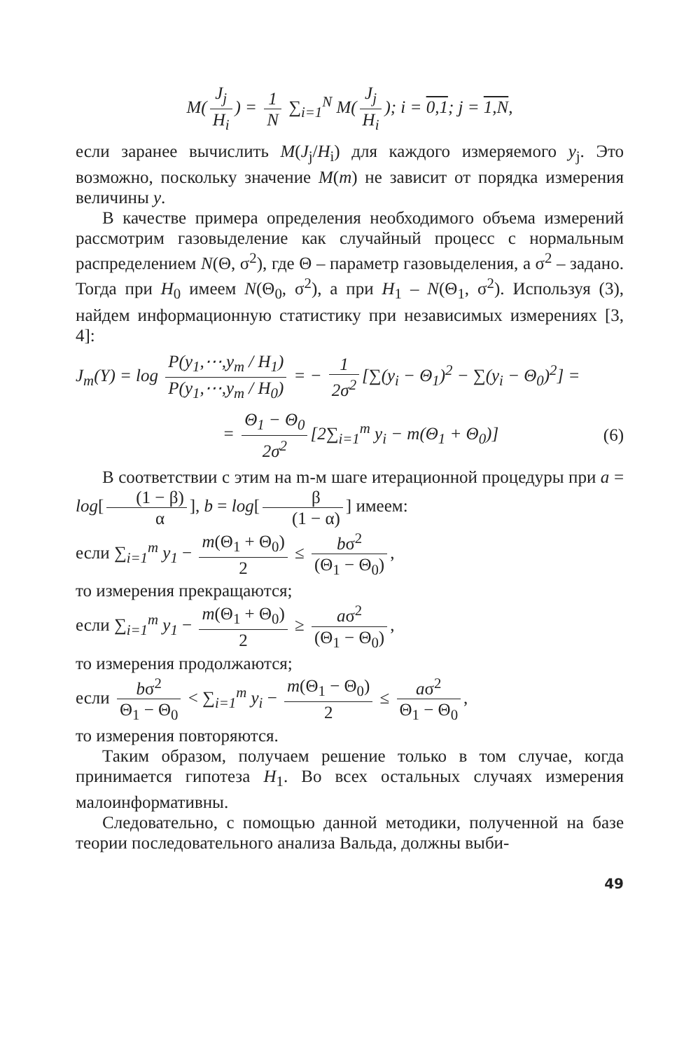M(J<sub>j</sub> H<sub>i</sub>) = 1 N ∑<sub>i=1</sub><sup>N</sup> M(J<sub>j</sub> H<sub>i</sub>); i = 0,1; j = 1,N,
если заранее вычислить M(J<sub>j</sub>/H<sub>i</sub>) для каждого измеряемого y<sub>j</sub>. Это возможно, поскольку значение M(m) не зависит от порядка измерения величины y.
В качестве примера определения необходимого объема измерений рассмотрим газовыделение как случайный процесс с нормальным распределением N(Θ, σ<sup>2</sup>), где Θ – параметр газовыделения, а σ<sup>2</sup> – задано. Тогда при H<sub>0</sub> имеем N(Θ<sub>0</sub>, σ<sup>2</sup>), а при H<sub>1</sub> – N(Θ<sub>1</sub>, σ<sup>2</sup>). Используя (3), найдем информационную статистику при независимых измерениях [3, 4]:
J<sub>m</sub>(Y) = log P(y<sub>1</sub>,⋯,y<sub>m</sub> / H<sub>1</sub>) P(y<sub>1</sub>,⋯,y<sub>m</sub> / H<sub>0</sub>) = − 1 2σ<sup>2</sup> [∑(y<sub>i</sub> − Θ<sub>1</sub>)<sup>2</sup> − ∑(y<sub>i</sub> − Θ<sub>0</sub>)<sup>2</sup>] =
= Θ<sub>1</sub> − Θ<sub>0</sub> 2σ<sup>2</sup> [2∑<sub>i=1</sub><sup>m</sup> y<sub>i</sub> − m(Θ<sub>1</sub> + Θ<sub>0</sub>)] (6)
В соответствии с этим на m-м шаге итерационной процедуры при a = log[(1 − β) α], b = log[β (1 − α)] имеем:
если ∑<sub>i=1</sub><sup>m</sup> y<sub>1</sub> − m(Θ<sub>1</sub> + Θ<sub>0</sub>) 2 ≤ bσ<sup>2</sup> (Θ<sub>1</sub> − Θ<sub>0</sub>),
то измерения прекращаются;
если ∑<sub>i=1</sub><sup>m</sup> y<sub>1</sub> − m(Θ<sub>1</sub> + Θ<sub>0</sub>) 2 ≥ aσ<sup>2</sup> (Θ<sub>1</sub> − Θ<sub>0</sub>),
то измерения продолжаются;
если bσ<sup>2</sup> Θ<sub>1</sub> − Θ<sub>0</sub> < ∑<sub>i=1</sub><sup>m</sup> y<sub>i</sub> − m(Θ<sub>1</sub> − Θ<sub>0</sub>) 2 ≤ aσ<sup>2</sup> Θ<sub>1</sub> − Θ<sub>0</sub>,
то измерения повторяются.
Таким образом, получаем решение только в том случае, когда принимается гипотеза H<sub>1</sub>. Во всех остальных случаях измерения малоинформативны.
Следовательно, с помощью данной методики, полученной на базе теории последовательного анализа Вальда, должны выби-
49